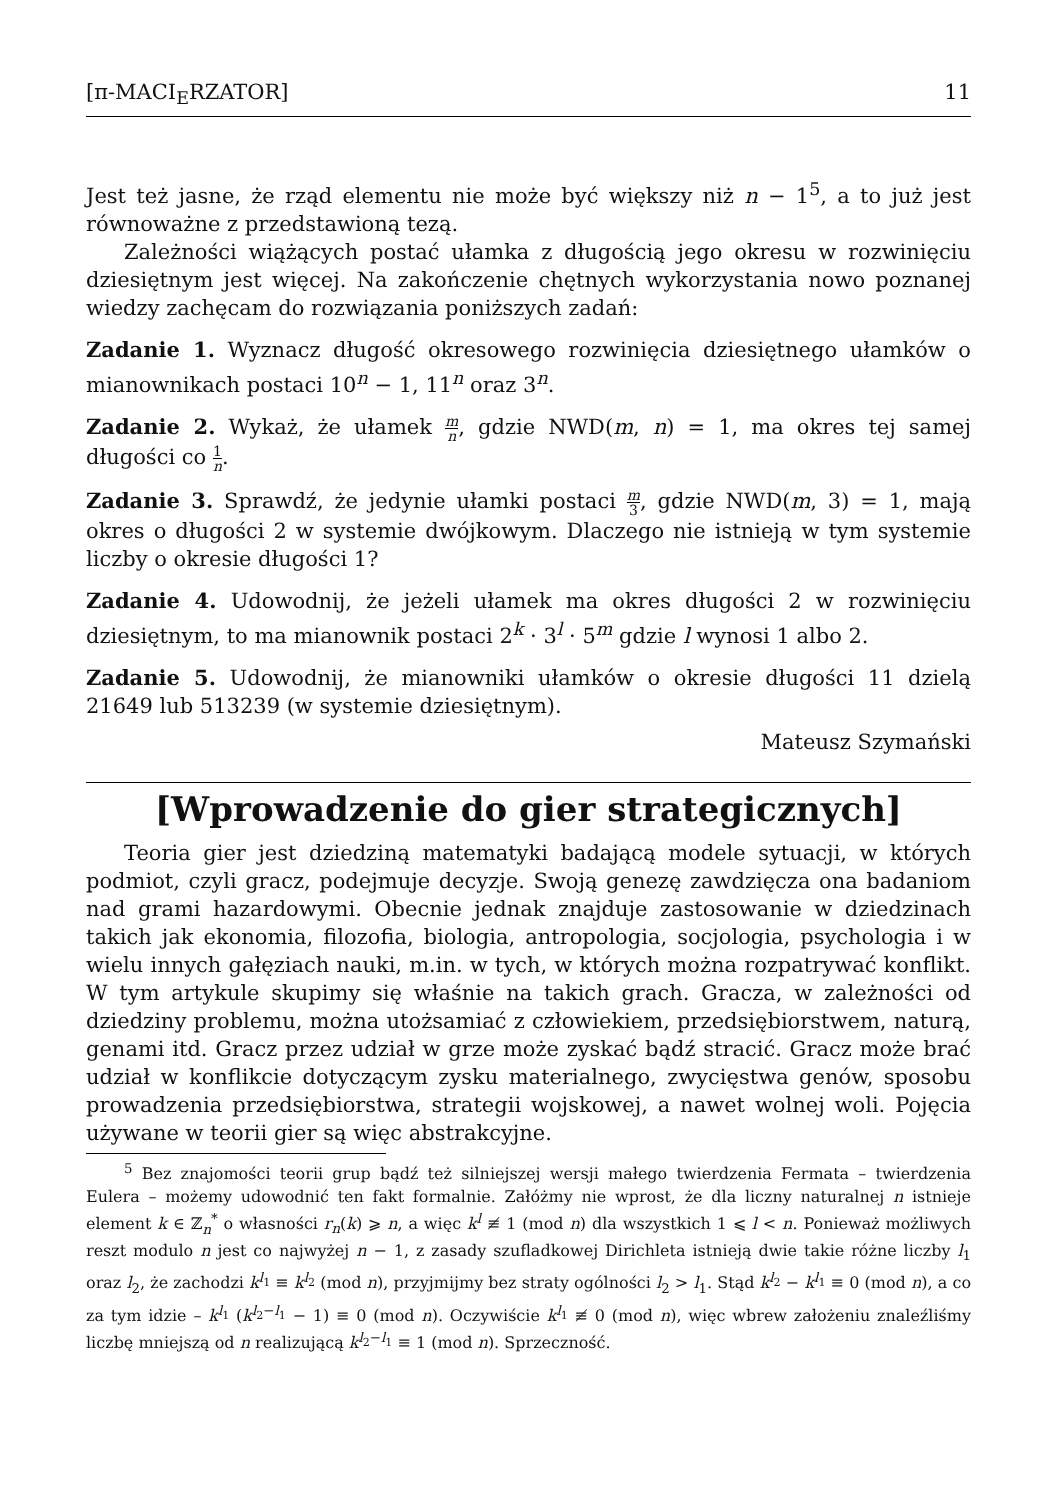[π-MACI<sub>E</sub>RZATOR] 11
Jest też jasne, że rząd elementu nie może być większy niż n − 1<sup>5</sup>, a to już jest równoważne z przedstawioną tezą.
Zależności wiążących postać ułamka z długością jego okresu w rozwinięciu dziesiętnym jest więcej. Na zakończenie chętnych wykorzystania nowo poznanej wiedzy zachęcam do rozwiązania poniższych zadań:
Zadanie 1. Wyznacz długość okresowego rozwinięcia dziesiętnego ułamków o mianownikach postaci 10<sup>n</sup> − 1, 11<sup>n</sup> oraz 3<sup>n</sup>.
Zadanie 2. Wykaż, że ułamek m n, gdzie NWD(m, n) = 1, ma okres tej samej długości co 1 n.
Zadanie 3. Sprawdź, że jedynie ułamki postaci m 3, gdzie NWD(m, 3) = 1, mają okres o długości 2 w systemie dwójkowym. Dlaczego nie istnieją w tym systemie liczby o okresie długości 1?
Zadanie 4. Udowodnij, że jeżeli ułamek ma okres długości 2 w rozwinięciu dziesiętnym, to ma mianownik postaci 2<sup>k</sup> · 3<sup>l</sup> · 5<sup>m</sup> gdzie l wynosi 1 albo 2.
Zadanie 5. Udowodnij, że mianowniki ułamków o okresie długości 11 dzielą 21649 lub 513239 (w systemie dziesiętnym).
Mateusz Szymański
[Wprowadzenie do gier strategicznych]
Teoria gier jest dziedziną matematyki badającą modele sytuacji, w których podmiot, czyli gracz, podejmuje decyzje. Swoją genezę zawdzięcza ona badaniom nad grami hazardowymi. Obecnie jednak znajduje zastosowanie w dziedzinach takich jak ekonomia, filozofia, biologia, antropologia, socjologia, psychologia i w wielu innych gałęziach nauki, m.in. w tych, w których można rozpatrywać konflikt. W tym artykule skupimy się właśnie na takich grach. Gracza, w zależności od dziedziny problemu, można utożsamiać z człowiekiem, przedsiębiorstwem, naturą, genami itd. Gracz przez udział w grze może zyskać bądź stracić. Gracz może brać udział w konflikcie dotyczącym zysku materialnego, zwycięstwa genów, sposobu prowadzenia przedsiębiorstwa, strategii wojskowej, a nawet wolnej woli. Pojęcia używane w teorii gier są więc abstrakcyjne.
<sup>5</sup> Bez znajomości teorii grup bądź też silniejszej wersji małego twierdzenia Fermata – twierdzenia Eulera – możemy udowodnić ten fakt formalnie. Załóżmy nie wprost, że dla liczny naturalnej n istnieje element k ∈ ℤ<sub>n</sub><sup>*</sup> o własności r<sub>n</sub>(k) ⩾ n, a więc k<sup>l</sup> ≢ 1 (mod n) dla wszystkich 1 ⩽ l < n. Ponieważ możliwych reszt modulo n jest co najwyżej n − 1, z zasady szufladkowej Dirichleta istnieją dwie takie różne liczby l<sub>1</sub> oraz l<sub>2</sub>, że zachodzi k<sup>l<sub>1</sub></sup> ≡ k<sup>l<sub>2</sub></sup> (mod n), przyjmijmy bez straty ogólności l<sub>2</sub> > l<sub>1</sub>. Stąd k<sup>l<sub>2</sub></sup> − k<sup>l<sub>1</sub></sup> ≡ 0 (mod n), a co za tym idzie – k<sup>l<sub>1</sub></sup> (k<sup>l<sub>2</sub>−l<sub>1</sub></sup> − 1) ≡ 0 (mod n). Oczywiście k<sup>l<sub>1</sub></sup> ≢ 0 (mod n), więc wbrew założeniu znaleźliśmy liczbę mniejszą od n realizującą k<sup>l<sub>2</sub>−l<sub>1</sub></sup> ≡ 1 (mod n). Sprzeczność.